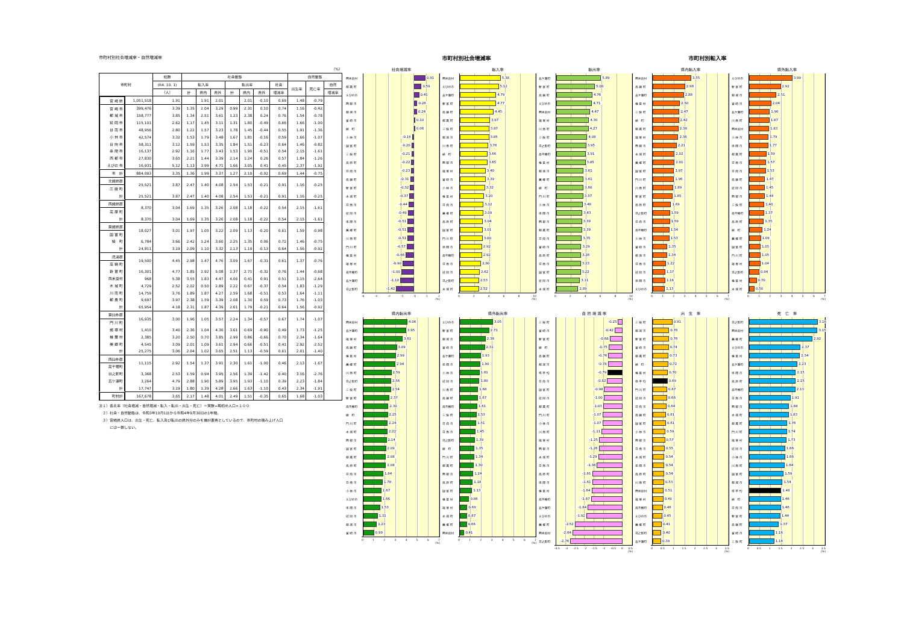市町村別社会増減率・自然増減率
（%）
| 市町村 | | 総数 | 社会動態 | | | | | | | 自然動態 | | |
| --- | --- | --- | --- | --- | --- | --- | --- | --- | --- | --- | --- | --- |
| | | (R4. 10. 1) | 転入率 | | | 転出率 | | | 社会 | 出生率 | 死亡率 | 自然 |
| | | （人） | 計 | 県内 | 県外 | 計 | 県内 | 県外 | 増減率 | | | 増減率 |
| 宮 崎 県 | | 1,051,518 | 1.91 | | 1.91 | 2.01 | | 2.01 | -0.10 | 0.69 | 1.48 | -0.79 |
| 宮 崎 市 | | 399,476 | 3.39 | 1.35 | 2.04 | 3.29 | 0.99 | 2.31 | 0.10 | 0.74 | 1.16 | -0.42 |
| 都 城 市 | | 158,777 | 3.85 | 1.34 | 2.51 | 3.61 | 1.23 | 2.38 | 0.24 | 0.76 | 1.54 | -0.78 |
| 延 岡 市 | | 115,101 | 2.62 | 1.17 | 1.45 | 3.11 | 1.31 | 1.80 | -0.49 | 0.66 | 1.66 | -1.00 |
| 日 南 市 | | 48,956 | 2.80 | 1.22 | 1.57 | 3.23 | 1.78 | 1.45 | -0.44 | 0.55 | 1.91 | -1.36 |
| 小 林 市 | | 42,574 | 3.32 | 1.53 | 1.79 | 3.48 | 1.67 | 1.81 | -0.16 | 0.59 | 1.66 | -1.07 |
| 日 向 市 | | 58,311 | 3.12 | 1.59 | 1.53 | 3.35 | 1.84 | 1.51 | -0.23 | 0.64 | 1.46 | -0.82 |
| 串 間 市 | | 16,137 | 2.92 | 1.16 | 1.77 | 3.43 | 1.53 | 1.90 | -0.51 | 0.54 | 2.15 | -1.61 |
| 西 都 市 | | 27,830 | 3.65 | 2.21 | 1.44 | 3.39 | 2.14 | 1.24 | 0.26 | 0.57 | 1.84 | -1.26 |
| えびの 市 | | 16,931 | 5.12 | 1.13 | 3.99 | 4.71 | 1.66 | 3.05 | 0.41 | 0.45 | 2.37 | -1.92 |
| 市 計 | | 884,093 | 3.35 | 1.36 | 1.99 | 3.37 | 1.27 | 2.10 | -0.02 | 0.69 | 1.44 | -0.75 |
| 北諸県郡 | 三 股 町 | 25,521 | 3.87 | 2.47 | 1.40 | 4.08 | 2.54 | 1.53 | -0.21 | 0.91 | 1.16 | -0.25 |
| | 計 | 25,521 | 3.87 | 2.47 | 1.40 | 4.08 | 2.54 | 1.53 | -0.21 | 0.91 | 1.16 | -0.25 |
| 西諸県郡 | 高 原 町 | 8,370 | 3.04 | 1.69 | 1.35 | 3.26 | 2.08 | 1.18 | -0.22 | 0.54 | 2.15 | -1.61 |
| | 計 | 8,370 | 3.04 | 1.69 | 1.35 | 3.26 | 2.08 | 1.18 | -0.22 | 0.54 | 2.15 | -1.61 |
| 東諸県郡 | 国 富 町 | 18,027 | 3.01 | 1.97 | 1.05 | 3.22 | 2.09 | 1.13 | -0.20 | 0.61 | 1.59 | -0.98 |
| | 綾 町 | 6,784 | 3.66 | 2.42 | 1.24 | 3.60 | 2.25 | 1.35 | 0.06 | 0.72 | 1.46 | -0.75 |
| | 計 | 24,811 | 3.19 | 2.09 | 1.10 | 3.32 | 2.13 | 1.19 | -0.13 | 0.64 | 1.56 | -0.92 |
| 児湯郡 | 高 鍋 町 | 19,500 | 4.45 | 2.98 | 1.47 | 4.76 | 3.09 | 1.67 | -0.31 | 0.61 | 1.37 | -0.76 |
| | 新 富 町 | 16,301 | 4.77 | 1.85 | 2.92 | 5.08 | 2.37 | 2.71 | -0.32 | 0.76 | 1.44 | -0.68 |
| | 西米良村 | 968 | 5.38 | 3.55 | 1.83 | 4.47 | 4.06 | 0.41 | 0.91 | 0.51 | 3.15 | -2.64 |
| | 木 城 町 | 4,729 | 2.52 | 2.02 | 0.50 | 2.89 | 2.22 | 0.67 | -0.37 | 0.54 | 1.83 | -1.29 |
| | 川 南 町 | 14,759 | 3.76 | 1.89 | 1.87 | 4.27 | 2.59 | 1.68 | -0.51 | 0.53 | 1.64 | -1.11 |
| | 都 農 町 | 9,697 | 3.97 | 2.38 | 1.59 | 3.39 | 2.08 | 1.30 | 0.59 | 0.73 | 1.76 | -1.03 |
| | 計 | 65,954 | 4.18 | 2.31 | 1.87 | 4.39 | 2.61 | 1.79 | -0.21 | 0.64 | 1.56 | -0.92 |
| 東臼杵郡 | 門 川 町 | 16,935 | 3.00 | 1.96 | 1.05 | 3.57 | 2.24 | 1.34 | -0.57 | 0.67 | 1.74 | -1.07 |
| | 諸 塚 村 | 1,410 | 3.40 | 2.36 | 1.04 | 4.30 | 3.61 | 0.69 | -0.90 | 0.49 | 1.73 | -1.25 |
| | 椎 葉 村 | 2,385 | 3.20 | 2.50 | 0.70 | 3.85 | 2.99 | 0.86 | -0.66 | 0.70 | 2.34 | -1.64 |
| | 美 郷 町 | 4,545 | 3.09 | 2.01 | 1.09 | 3.61 | 2.94 | 0.66 | -0.51 | 0.41 | 2.92 | -2.52 |
| | 計 | 25,275 | 3.06 | 2.04 | 1.02 | 3.65 | 2.51 | 1.13 | -0.59 | 0.61 | 2.01 | -1.40 |
| 西臼杵郡 | 高千穂町 | 11,115 | 2.92 | 1.54 | 1.37 | 3.91 | 2.30 | 1.61 | -1.00 | 0.46 | 2.13 | -1.67 |
| | 日之影町 | 3,368 | 2.53 | 1.59 | 0.94 | 3.95 | 2.56 | 1.39 | -1.42 | 0.40 | 3.16 | -2.76 |
| | 五ケ瀬町 | 3,264 | 4.79 | 2.88 | 1.90 | 5.89 | 3.95 | 1.93 | -1.10 | 0.39 | 2.23 | -1.84 |
| | 計 | 17,747 | 3.19 | 1.80 | 1.39 | 4.28 | 2.66 | 1.63 | -1.10 | 0.43 | 2.34 | -1.91 |
| 町村計 | | 167,678 | 3.65 | 2.17 | 1.48 | 4.01 | 2.49 | 1.51 | -0.35 | 0.65 | 1.68 | -1.03 |
注１）各比率（社会増減・自然増減・転入・転出・出生・死亡）＝実数÷期初め人口×１００
　２）社会・自然動態は、令和3年10月1日から令和4年9月30日の1年間。
　３）宮崎県人口は、出生・死亡、転入及び転出の県外分のみを推計要素としているので、市町村の積み上げ人口
　　　には一致しない。
市町村別社会増減率 市町村別転入率
社会増減率
西米良村
0.91
都 農 町
0.59
えびの市
0.41
西 都 市
0.26
都 城 市
0.24
宮 崎 市
0.10
綾　町
0.06
小 林 市
-0.16
国 富 町
-0.20
三 股 町
-0.21
高 原 町
-0.22
日 向 市
-0.23
高 鍋 町
-0.31
新 富 町
-0.32
木 城 町
-0.37
日 南 市
-0.44
延 岡 市
-0.49
串 間 市
-0.51
美 郷 町
-0.51
川 南 町
-0.51
門 川 町
-0.57
椎 葉 村
-0.66
諸 塚 村
-0.90
高千穂町
-1.00
五ケ瀬町
-1.10
日之影町
-1.42
-4 -3 -2 -1 0 1 2
(%)
転入率
西米良村
5.38
えびの市
5.12
五ケ瀬町
4.79
新 富 町
4.77
高 鍋 町
4.45
都 農 町
3.97
三 股 町
3.87
都 城 市
3.85
川 南 町
3.76
綾　町
3.66
西 都 市
3.65
諸 塚 村
3.40
宮 崎 市
3.39
小 林 市
3.32
椎 葉 村
3.20
日 向 市
3.12
美 郷 町
3.09
高 原 町
3.04
国 富 町
3.01
門 川 町
3.00
串 間 市
2.92
高千穂町
2.92
日 南 市
2.80
延 岡 市
2.62
日之影町
2.53
木 城 町
2.52
0 2 4 6 8 10
(%)
転出率
五ケ瀬町
5.89
新 富 町
5.08
高 鍋 町
4.76
えびの市
4.71
西米良村
4.47
諸 塚 村
4.30
川 南 町
4.27
三 股 町
4.08
日之影町
3.95
高千穂町
3.91
椎 葉 村
3.85
都 城 市
3.61
美 郷 町
3.61
綾　町
3.60
門 川 町
3.57
小 林 市
3.48
串 間 市
3.43
西 都 市
3.39
都 農 町
3.39
日 向 市
3.35
宮 崎 市
3.29
高 原 町
3.26
日 南 市
3.23
国 富 町
3.22
延 岡 市
3.11
木 城 町
2.89
0 2 4 6 8 10
(%)
県内転入率
西米良村
3.55
高 鍋 町
2.98
五ケ瀬町
2.88
椎 葉 村
2.50
三 股 町
2.47
綾　町
2.42
都 農 町
2.38
諸 塚 村
2.36
西 都 市
2.21
木 城 町
2.02
美 郷 町
2.01
国 富 町
1.97
門 川 町
1.96
川 南 町
1.89
新 富 町
1.85
高 原 町
1.69
日之影町
1.59
日 向 市
1.59
高千穂町
1.54
小 林 市
1.53
宮 崎 市
1.35
都 城 市
1.34
日 南 市
1.22
延 岡 市
1.17
串 間 市
1.16
えびの市
1.13
0 1 2 3 4 5 6 7
(%)
県外転入率
えびの市
3.99
新 富 町
2.92
都 城 市
2.51
宮 崎 市
2.04
五ケ瀬町
1.90
川 南 町
1.87
西米良村
1.83
小 林 市
1.79
串 間 市
1.77
都 農 町
1.59
日 南 市
1.57
日 向 市
1.53
高 鍋 町
1.47
延 岡 市
1.45
西 都 市
1.44
三 股 町
1.40
高千穂町
1.37
高 原 町
1.35
綾　町
1.24
美 郷 町
1.09
国 富 町
1.05
門 川 町
1.05
諸 塚 村
1.04
日之影町
0.94
椎 葉 村
0.70
木 城 町
0.50
0 1 2 3 4 5 6 7
(%)
県内転出率
西米良村
4.06
五ケ瀬町
3.95
諸 塚 村
3.61
高 鍋 町
3.09
椎 葉 村
2.99
美 郷 町
2.94
川 南 町
2.59
日之影町
2.56
三 股 町
2.54
新 富 町
2.37
高千穂町
2.30
綾　町
2.25
門 川 町
2.24
木 城 町
2.22
西 都 市
2.14
国 富 町
2.09
都 農 町
2.08
高 原 町
2.08
日 向 市
1.84
日 南 市
1.78
小 林 市
1.67
えびの市
1.66
串 間 市
1.53
延 岡 市
1.31
都 城 市
1.23
宮 崎 市
0.99
0 1 2 3 4 5 6 7
(%)
県外転出率
えびの市
3.05
新 富 町
2.71
都 城 市
2.38
宮 崎 市
2.31
五ケ瀬町
1.93
串 間 市
1.90
小 林 市
1.81
延 岡 市
1.80
川 南 町
1.68
高 鍋 町
1.67
高千穂町
1.61
三 股 町
1.53
日 向 市
1.51
日 南 市
1.45
日之影町
1.39
綾　町
1.35
門 川 町
1.34
都 農 町
1.30
西 都 市
1.24
高 原 町
1.18
国 富 町
1.13
椎 葉 村
0.86
諸 塚 村
0.69
木 城 町
0.67
美 郷 町
0.66
西米良村
0.41
0 1 2 3 4 5 6 7
(%)
自 然 増 減 率
三 股 町
-0.25
宮 崎 市
-0.42
新 富 町
-0.68
綾　町
-0.75
高 鍋 町
-0.76
都 城 市
-0.78
県 平 均
-0.79
日 向 市
-0.82
国 富 町
-0.98
延 岡 市
-1.00
都 農 町
-1.03
門 川 町
-1.07
小 林 市
-1.07
川 南 町
-1.11
諸 塚 村
-1.25
西 都 市
-1.26
木 城 町
-1.29
日 南 市
-1.36
高 原 町
-1.61
串 間 市
-1.61
椎 葉 村
-1.64
高千穂町
-1.67
五ケ瀬町
-1.84
えびの市
-1.92
美 郷 町
-2.52
西米良村
-2.64
日之影町
-2.76
-3.5 -3 -2.5 -2 -1.5 -1 -0.5 0 0.5
(%)
出　生　率
三 股 町
0.91
都 城 市
0.76
新 富 町
0.76
宮 崎 市
0.74
都 農 町
0.73
綾　町
0.72
椎 葉 村
0.70
県 平 均
0.69
門 川 町
0.67
延 岡 市
0.66
日 向 市
0.64
高 鍋 町
0.61
国 富 町
0.61
小 林 市
0.59
西 都 市
0.57
日 南 市
0.55
木 城 町
0.54
串 間 市
0.54
高 原 町
0.54
川 南 町
0.53
西米良村
0.51
諸 塚 村
0.49
高千穂町
0.46
えびの市
0.45
美 郷 町
0.41
日之影町
0.40
五ケ瀬町
0.39
0 0.5 1 1.5 2 2.5 3 3.5
(%)
死　亡　率
日之影町
3.16
西米良村
3.15
美 郷 町
2.92
えびの市
2.37
椎 葉 村
2.34
五ケ瀬町
2.23
串 間 市
2.15
高 原 町
2.15
高千穂町
2.13
日 南 市
1.91
西 都 市
1.84
木 城 町
1.83
都 農 町
1.76
門 川 町
1.74
諸 塚 村
1.73
延 岡 市
1.66
小 林 市
1.66
川 南 町
1.64
国 富 町
1.59
都 城 市
1.54
県 平 均
1.48
綾　町
1.46
日 向 市
1.46
新 富 町
1.44
高 鍋 町
1.37
宮 崎 市
1.16
三 股 町
1.16
0 0.5 1 1.5 2 2.5 3 3.5
(%)